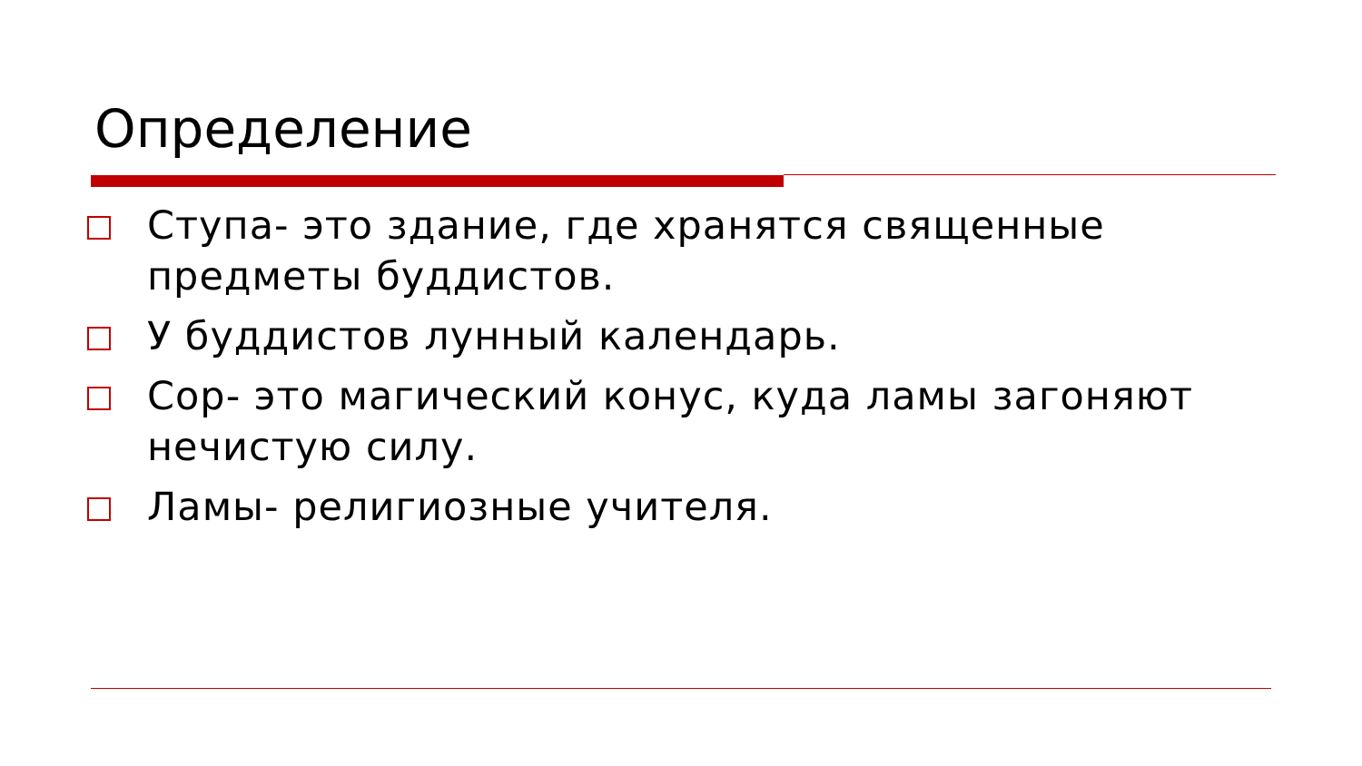Определение
Ступа- это здание, где хранятся священные предметы буддистов.
У буддистов лунный календарь.
Сор- это магический конус, куда ламы загоняют нечистую силу.
Ламы- религиозные учителя.